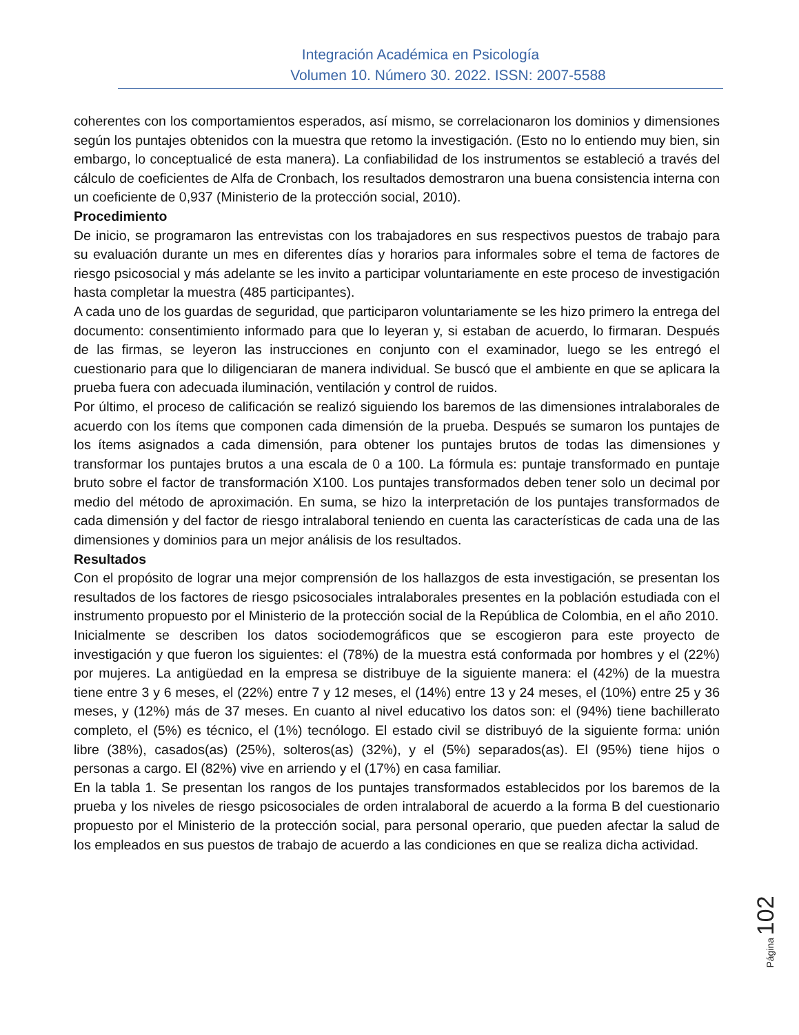Integración Académica en Psicología
Volumen 10. Número 30. 2022. ISSN: 2007-5588
coherentes con los comportamientos esperados, así mismo, se correlacionaron los dominios y dimensiones según los puntajes obtenidos con la muestra que retomo la investigación. (Esto no lo entiendo muy bien, sin embargo, lo conceptualicé de esta manera). La confiabilidad de los instrumentos se estableció a través del cálculo de coeficientes de Alfa de Cronbach, los resultados demostraron una buena consistencia interna con un coeficiente de 0,937 (Ministerio de la protección social, 2010).
Procedimiento
De inicio, se programaron las entrevistas con los trabajadores en sus respectivos puestos de trabajo para su evaluación durante un mes en diferentes días y horarios para informales sobre el tema de factores de riesgo psicosocial y más adelante se les invito a participar voluntariamente en este proceso de investigación hasta completar la muestra (485 participantes).
A cada uno de los guardas de seguridad, que participaron voluntariamente se les hizo primero la entrega del documento: consentimiento informado para que lo leyeran y, si estaban de acuerdo, lo firmaran. Después de las firmas, se leyeron las instrucciones en conjunto con el examinador, luego se les entregó el cuestionario para que lo diligenciaran de manera individual. Se buscó que el ambiente en que se aplicara la prueba fuera con adecuada iluminación, ventilación y control de ruidos.
Por último, el proceso de calificación se realizó siguiendo los baremos de las dimensiones intralaborales de acuerdo con los ítems que componen cada dimensión de la prueba. Después se sumaron los puntajes de los ítems asignados a cada dimensión, para obtener los puntajes brutos de todas las dimensiones y transformar los puntajes brutos a una escala de 0 a 100. La fórmula es: puntaje transformado en puntaje bruto sobre el factor de transformación X100. Los puntajes transformados deben tener solo un decimal por medio del método de aproximación. En suma, se hizo la interpretación de los puntajes transformados de cada dimensión y del factor de riesgo intralaboral teniendo en cuenta las características de cada una de las dimensiones y dominios para un mejor análisis de los resultados.
Resultados
Con el propósito de lograr una mejor comprensión de los hallazgos de esta investigación, se presentan los resultados de los factores de riesgo psicosociales intralaborales presentes en la población estudiada con el instrumento propuesto por el Ministerio de la protección social de la República de Colombia, en el año 2010.
Inicialmente se describen los datos sociodemográficos que se escogieron para este proyecto de investigación y que fueron los siguientes: el (78%) de la muestra está conformada por hombres y el (22%) por mujeres. La antigüedad en la empresa se distribuye de la siguiente manera: el (42%) de la muestra tiene entre 3 y 6 meses, el (22%) entre 7 y 12 meses, el (14%) entre 13 y 24 meses, el (10%) entre 25 y 36 meses, y (12%) más de 37 meses. En cuanto al nivel educativo los datos son: el (94%) tiene bachillerato completo, el (5%) es técnico, el (1%) tecnólogo. El estado civil se distribuyó de la siguiente forma: unión libre (38%), casados(as) (25%), solteros(as) (32%), y el (5%) separados(as). El (95%) tiene hijos o personas a cargo. El (82%) vive en arriendo y el (17%) en casa familiar.
En la tabla 1. Se presentan los rangos de los puntajes transformados establecidos por los baremos de la prueba y los niveles de riesgo psicosociales de orden intralaboral de acuerdo a la forma B del cuestionario propuesto por el Ministerio de la protección social, para personal operario, que pueden afectar la salud de los empleados en sus puestos de trabajo de acuerdo a las condiciones en que se realiza dicha actividad.
Página 102